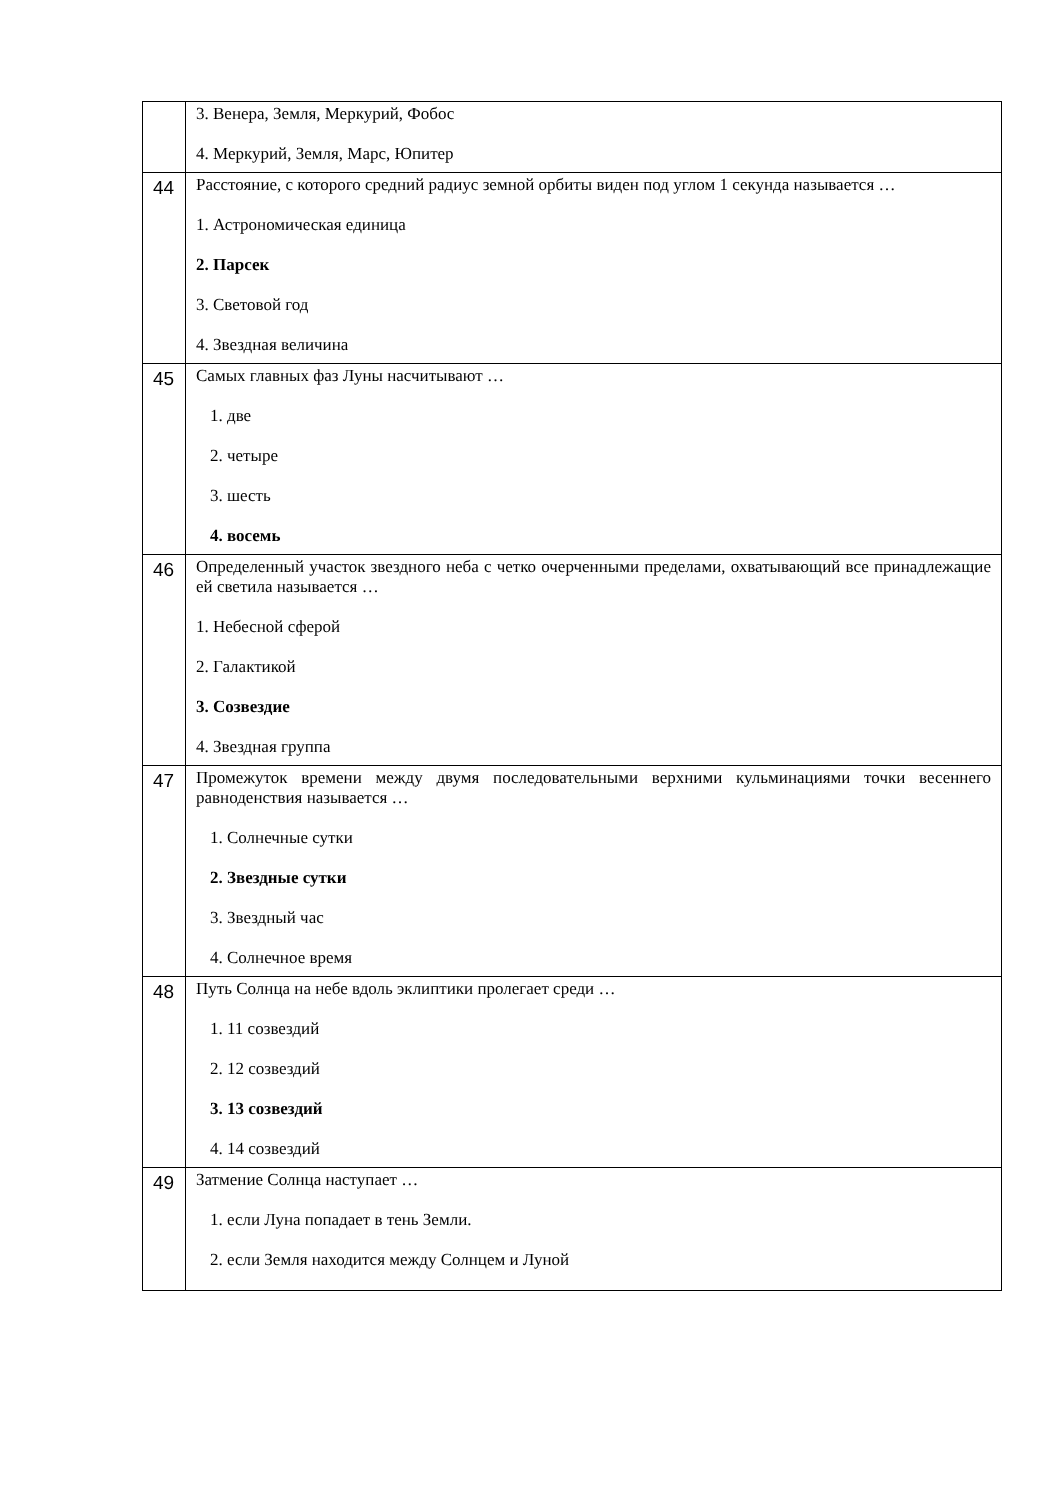| | 3. Венера, Земля, Меркурий, Фобос 4. Меркурий, Земля, Марс, Юпитер |
| 44 | Расстояние, с которого средний радиус земной орбиты виден под углом 1 секунда называется … 1. Астрономическая единица 2. Парсек 3. Световой год 4. Звездная величина |
| 45 | Самых главных фаз Луны насчитывают … 1. две 2. четыре 3. шесть 4. восемь |
| 46 | Определенный участок звездного неба с четко очерченными пределами, охватывающий все принадлежащие ей светила называется … 1. Небесной сферой 2. Галактикой 3. Созвездие 4. Звездная группа |
| 47 | Промежуток времени между двумя последовательными верхними кульминациями точки весеннего равноденствия называется … 1. Солнечные сутки 2. Звездные сутки 3. Звездный час 4. Солнечное время |
| 48 | Путь Солнца на небе вдоль эклиптики пролегает среди … 1. 11 созвездий 2. 12 созвездий 3. 13 созвездий 4. 14 созвездий |
| 49 | Затмение Солнца наступает … 1. если Луна попадает в тень Земли. 2. если Земля находится между Солнцем и Луной |